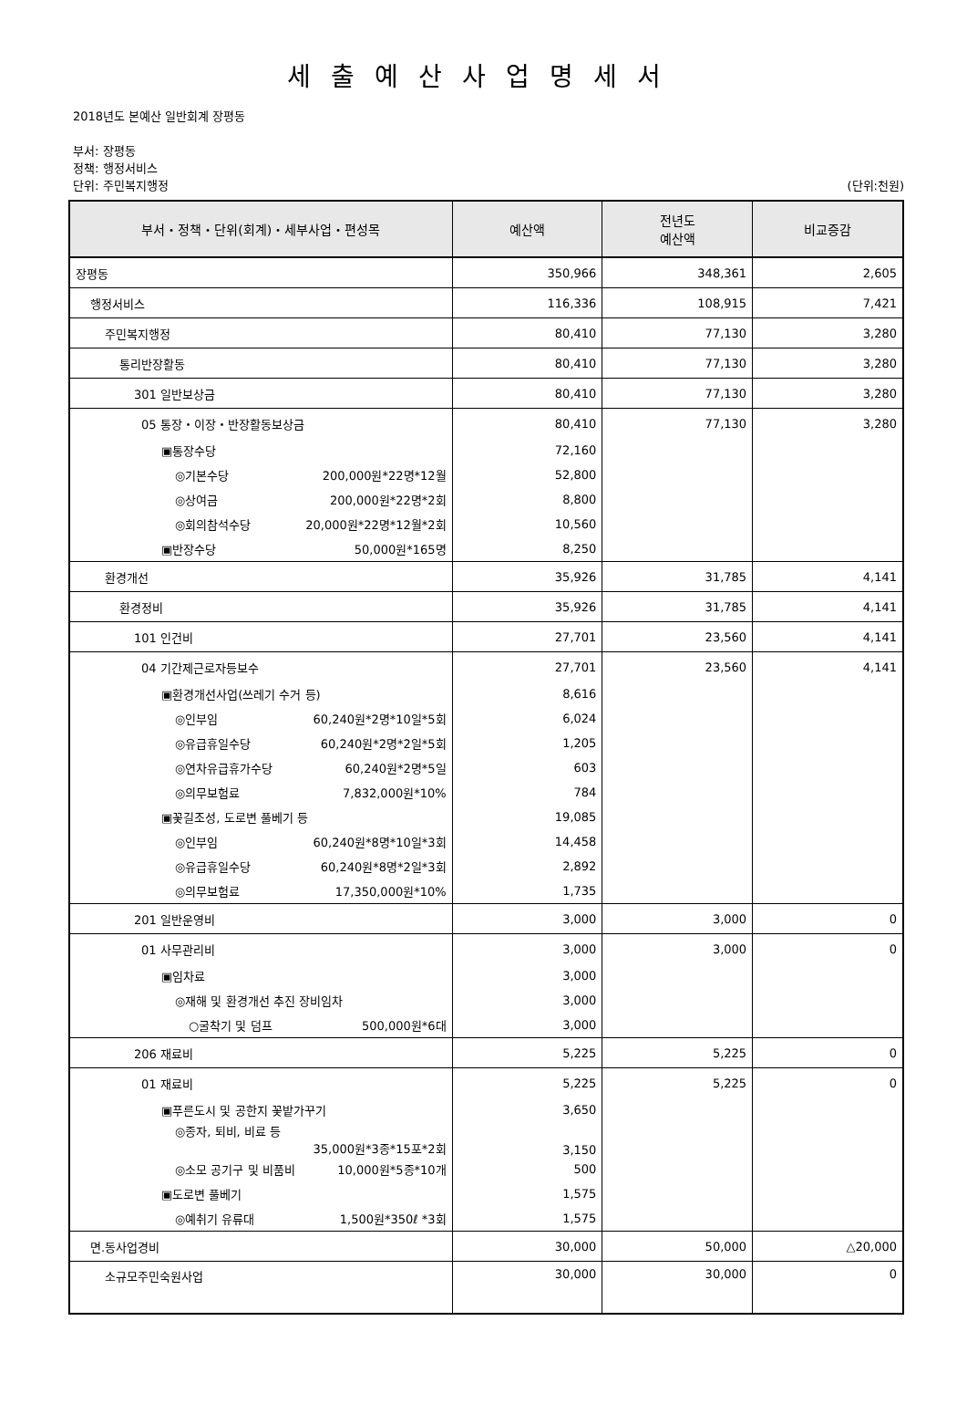세출예산사업명세서
2018년도 본예산 일반회계 장평동
부서: 장평동
정책: 행정서비스
단위: 주민복지행정 (단위:천원)
| 부서・정책・단위(회계)・세부사업・편성목 | 예산액 | 전년도 예산액 | 비교증감 |
| --- | --- | --- | --- |
| 장평동 | 350,966 | 348,361 | 2,605 |
| 행정서비스 | 116,336 | 108,915 | 7,421 |
| 주민복지행정 | 80,410 | 77,130 | 3,280 |
| 통리반장활동 | 80,410 | 77,130 | 3,280 |
| 301 일반보상금 | 80,410 | 77,130 | 3,280 |
| 05 통장・이장・반장활동보상금 | 80,410 | 77,130 | 3,280 |
| ▣통장수당 | 72,160 | | |
| ◎기본수당 200,000원*22명*12월 | 52,800 | | |
| ◎상여금 200,000원*22명*2회 | 8,800 | | |
| ◎회의참석수당 20,000원*22명*12월*2회 | 10,560 | | |
| ▣반장수당 50,000원*165명 | 8,250 | | |
| 환경개선 | 35,926 | 31,785 | 4,141 |
| 환경정비 | 35,926 | 31,785 | 4,141 |
| 101 인건비 | 27,701 | 23,560 | 4,141 |
| 04 기간제근로자등보수 | 27,701 | 23,560 | 4,141 |
| ▣환경개선사업(쓰레기 수거 등) | 8,616 | | |
| ◎인부임 60,240원*2명*10일*5회 | 6,024 | | |
| ◎유급휴일수당 60,240원*2명*2일*5회 | 1,205 | | |
| ◎연차유급휴가수당 60,240원*2명*5일 | 603 | | |
| ◎의무보험료 7,832,000원*10% | 784 | | |
| ▣꽃길조성, 도로변 풀베기 등 | 19,085 | | |
| ◎인부임 60,240원*8명*10일*3회 | 14,458 | | |
| ◎유급휴일수당 60,240원*8명*2일*3회 | 2,892 | | |
| ◎의무보험료 17,350,000원*10% | 1,735 | | |
| 201 일반운영비 | 3,000 | 3,000 | 0 |
| 01 사무관리비 | 3,000 | 3,000 | 0 |
| ▣임차료 | 3,000 | | |
| ◎재해 및 환경개선 추진 장비임차 | 3,000 | | |
| ○굴착기 및 덤프 500,000원*6대 | 3,000 | | |
| 206 재료비 | 5,225 | 5,225 | 0 |
| 01 재료비 | 5,225 | 5,225 | 0 |
| ▣푸른도시 및 공한지 꽃밭가꾸기 | 3,650 | | |
| ◎종자, 퇴비, 비료 등 35,000원*3종*15포*2회 | 3,150 | | |
| ◎소모 공기구 및 비품비 10,000원*5종*10개 | 500 | | |
| ▣도로변 풀베기 | 1,575 | | |
| ◎예취기 유류대 1,500원*350ℓ *3회 | 1,575 | | |
| 면.동사업경비 | 30,000 | 50,000 | △20,000 |
| 소규모주민숙원사업 | 30,000 | 30,000 | 0 |